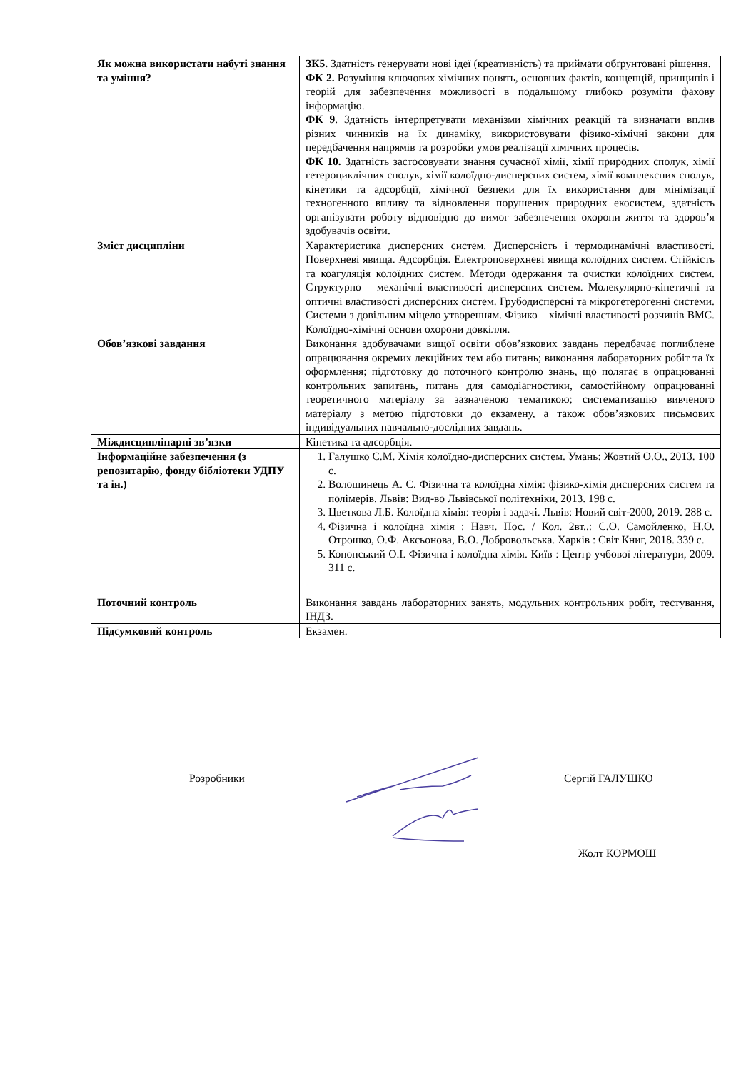| Як можна використати набуті знання та уміння? | ЗК5. Здатність генерувати нові ідеї (креативність) та приймати обґрунтовані рішення. ФК 2. Розуміння ключових хімічних понять, основних фактів, концепцій, принципів і теорій для забезпечення можливості в подальшому глибоко розуміти фахову інформацію. ФК 9 . Здатність інтерпретувати механізми хімічних реакцій та визначати вплив різних чинників на їх динаміку, використовувати фізико-хімічні закони для передбачення напрямів та розробки умов реалізації хімічних процесів. ФК 10. Здатність застосовувати знання сучасної хімії, хімії природних сполук, хімії гетероциклічних сполук, хімії колоїдно-дисперсних систем, хімії комплексних сполук, кінетики та адсорбції, хімічної безпеки для їх використання для мінімізації техногенного впливу та відновлення порушених природних екосистем, здатність організувати роботу відповідно до вимог забезпечення охорони життя та здоров’я здобувачів освіти. |
| Зміст дисципліни | Характеристика дисперсних систем. Дисперсність і термодинамічні властивості. Поверхневі явища. Адсорбція. Електроповерхневі явища колоїдних систем. Стійкість та коагуляція колоїдних систем. Методи одержання та очистки колоїдних систем. Структурно – механічні властивості дисперсних систем. Молекулярно-кінетичні та оптичні властивості дисперсних систем. Грубодисперсні та мікрогетерогенні системи. Системи з довільним міцело утворенням. Фізико – хімічні властивості розчинів ВМС. Колоїдно-хімічні основи охорони довкілля. |
| Обов’язкові завдання | Виконання здобувачами вищої освіти обов’язкових завдань передбачає поглиблене опрацювання окремих лекційних тем або питань; виконання лабораторних робіт та їх оформлення; підготовку до поточного контролю знань, що полягає в опрацюванні контрольних запитань, питань для самодіагностики, самостійному опрацюванні теоретичного матеріалу за зазначеною тематикою; систематизацію вивченого матеріалу з метою підготовки до екзамену, а також обов’язкових письмових індивідуальних навчально-дослідних завдань. |
| Міждисциплінарні зв’язки | Кінетика та адсорбція. |
| Інформаційне забезпечення (з репозитарію, фонду бібліотеки УДПУ та ін.) | 1. Галушко С.М. Хімія колоїдно-дисперсних систем. Умань: Жовтий О.О., 2013. 100 с. 2. Волошинець А. С. Фізична та колоїдна хімія: фізико-хімія дисперсних систем та полімерів. Львів: Вид-во Львівської політехніки, 2013. 198 с. 3. Цветкова Л.Б. Колоїдна хімія: теорія і задачі. Львів: Новий світ-2000, 2019. 288 с. 4. Фізична і колоїдна хімія : Навч. Пос. / Кол. 2вт..: С.О. Самойленко, Н.О. Отрошко, О.Ф. Аксьонова, В.О. Добровольська. Харків : Світ Книг, 2018. 339 с. 5. Кононський О.І. Фізична і колоїдна хімія. Київ : Центр учбової літератури, 2009. 311 с. |
| Поточний контроль | Виконання завдань лабораторних занять, модульних контрольних робіт, тестування, ІНДЗ. |
| Підсумковий контроль | Екзамен. |
Розробники Сергій ГАЛУШКО
Жолт КОРМОШ